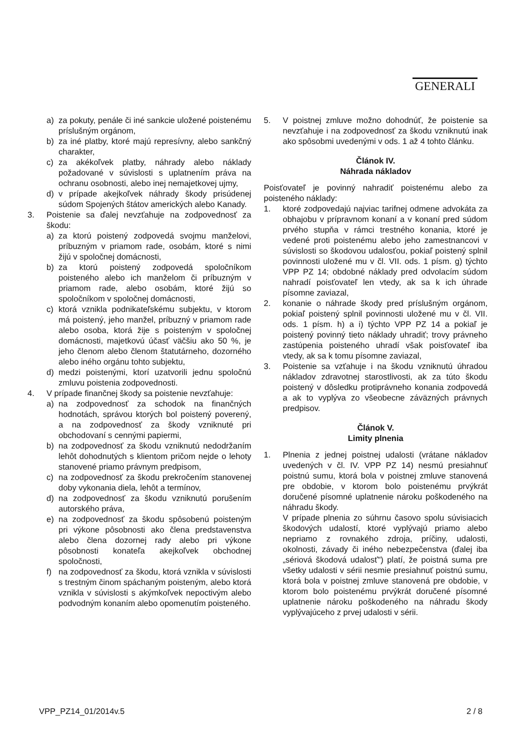GENERALI
a) za pokuty, penále či iné sankcie uložené poistenému príslušným orgánom,
b) za iné platby, ktoré majú represívny, alebo sankčný charakter,
c) za akékoľvek platby, náhrady alebo náklady požadované v súvislosti s uplatnením práva na ochranu osobnosti, alebo inej nemajetkovej ujmy,
d) v prípade akejkoľvek náhrady škody prisúdenej súdom Spojených štátov amerických alebo Kanady.
3. Poistenie sa ďalej nevzťahuje na zodpovednosť za škodu:
a) za ktorú poistený zodpovedá svojmu manželovi, príbuzným v priamom rade, osobám, ktoré s nimi žijú v spoločnej domácnosti,
b) za ktorú poistený zodpovedá spoločníkom poisteného alebo ich manželom či príbuzným v priamom rade, alebo osobám, ktoré žijú so spoločníkom v spoločnej domácnosti,
c) ktorá vznikla podnikateľskému subjektu, v ktorom má poistený, jeho manžel, príbuzný v priamom rade alebo osoba, ktorá žije s poisteným v spoločnej domácnosti, majetkovú účasť väčšiu ako 50 %, je jeho členom alebo členom štatutárneho, dozorného alebo iného orgánu tohto subjektu,
d) medzi poistenými, ktorí uzatvorili jednu spoločnú zmluvu poistenia zodpovednosti.
4. V prípade finančnej škody sa poistenie nevzťahuje:
a) na zodpovednosť za schodok na finančných hodnotách, správou ktorých bol poistený poverený, a na zodpovednosť za škody vzniknuté pri obchodovaní s cennými papiermi,
b) na zodpovednosť za škodu vzniknutú nedodržaním lehôt dohodnutých s klientom pričom nejde o lehoty stanovené priamo právnym predpisom,
c) na zodpovednosť za škodu prekročením stanovenej doby vykonania diela, lehôt a termínov,
d) na zodpovednosť za škodu vzniknutú porušením autorského práva,
e) na zodpovednosť za škodu spôsobenú poisteným pri výkone pôsobnosti ako člena predstavenstva alebo člena dozornej rady alebo pri výkone pôsobnosti konateľa akejkoľvek obchodnej spoločnosti,
f) na zodpovednosť za škodu, ktorá vznikla v súvislosti s trestným činom spáchaným poisteným, alebo ktorá vznikla v súvislosti s akýmkoľvek nepoctivým alebo podvodným konaním alebo opomenutím poisteného.
5. V poistnej zmluve možno dohodnúť, že poistenie sa nevzťahuje i na zodpovednosť za škodu vzniknutú inak ako spôsobmi uvedenými v ods. 1 až 4 tohto článku.
Článok IV.
Náhrada nákladov
Poisťovateľ je povinný nahradiť poistenému alebo za poisteného náklady:
1. ktoré zodpovedajú najviac tarifnej odmene advokáta za obhajobu v prípravnom konaní a v konaní pred súdom prvého stupňa v rámci trestného konania, ktoré je vedené proti poistenému alebo jeho zamestnancovi v súvislosti so škodovou udalosťou, pokiaľ poistený splnil povinnosti uložené mu v čl. VII. ods. 1 písm. g) týchto VPP PZ 14; obdobné náklady pred odvolacím súdom nahradí poisťovateľ len vtedy, ak sa k ich úhrade písomne zaviazal,
2. konanie o náhrade škody pred príslušným orgánom, pokiaľ poistený splnil povinnosti uložené mu v čl. VII. ods. 1 písm. h) a i) týchto VPP PZ 14 a pokiaľ je poistený povinný tieto náklady uhradiť; trovy právneho zastúpenia poisteného uhradí však poisťovateľ iba vtedy, ak sa k tomu písomne zaviazal,
3. Poistenie sa vzťahuje i na škodu vzniknutú úhradou nákladov zdravotnej starostlivosti, ak za túto škodu poistený v dôsledku protiprávneho konania zodpovedá a ak to vyplýva zo všeobecne záväzných právnych predpisov.
Článok V.
Limity plnenia
1. Plnenia z jednej poistnej udalosti (vrátane nákladov uvedených v čl. IV. VPP PZ 14) nesmú presiahnuť poistnú sumu, ktorá bola v poistnej zmluve stanovená pre obdobie, v ktorom bolo poistenému prvýkrát doručené písomné uplatnenie nároku poškodeného na náhradu škody.
V prípade plnenia zo súhrnu časovo spolu súvisiacich škodových udalostí, ktoré vyplývajú priamo alebo nepriamo z rovnakého zdroja, príčiny, udalosti, okolnosti, závady či iného nebezpečenstva (ďalej iba „sériová škodová udalosť") platí, že poistná suma pre všetky udalosti v sérii nesmie presiahnuť poistnú sumu, ktorá bola v poistnej zmluve stanovená pre obdobie, v ktorom bolo poistenému prvýkrát doručené písomné uplatnenie nároku poškodeného na náhradu škody vyplývajúceho z prvej udalosti v sérii.
VPP_PZ14_01/2014v.5 2 / 8